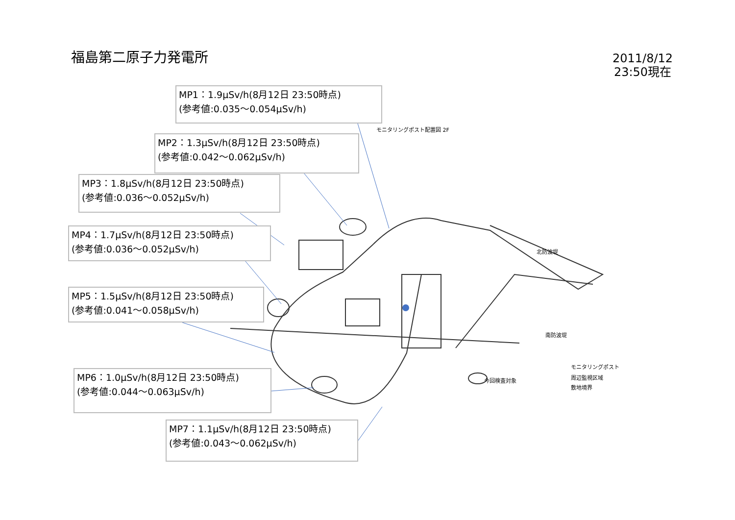福島第二原子力発電所
2011/8/12
23:50現在
MP1：1.9μSv/h(8月12日 23:50時点)
(参考値:0.035～0.054μSv/h)
MP2：1.3μSv/h(8月12日 23:50時点)
(参考値:0.042～0.062μSv/h)
MP3：1.8μSv/h(8月12日 23:50時点)
(参考値:0.036～0.052μSv/h)
MP4：1.7μSv/h(8月12日 23:50時点)
(参考値:0.036～0.052μSv/h)
MP5：1.5μSv/h(8月12日 23:50時点)
(参考値:0.041～0.058μSv/h)
MP6：1.0μSv/h(8月12日 23:50時点)
(参考値:0.044～0.063μSv/h)
MP7：1.1μSv/h(8月12日 23:50時点)
(参考値:0.043～0.062μSv/h)
モニタリングポスト配置図 2F
北防波堤
南防波堤
今回検査対象
モニタリングポスト
周辺監視区域
敷地境界